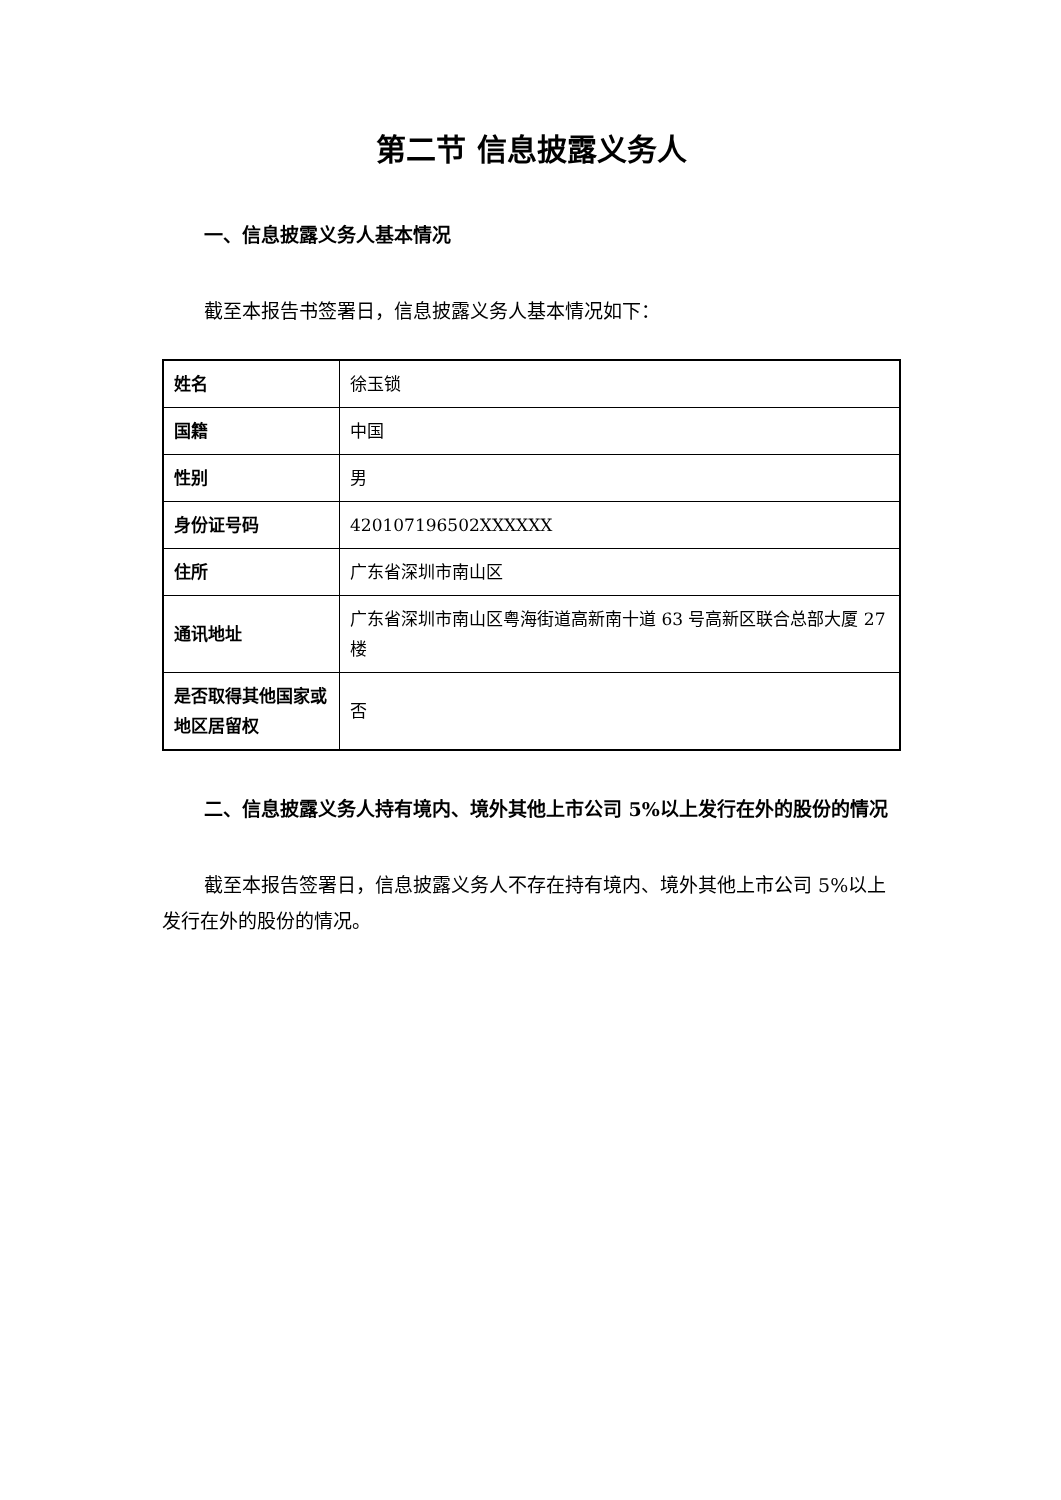第二节 信息披露义务人
一、信息披露义务人基本情况
截至本报告书签署日，信息披露义务人基本情况如下：
| 姓名 | 徐玉锁 |
| 国籍 | 中国 |
| 性别 | 男 |
| 身份证号码 | 420107196502XXXXXX |
| 住所 | 广东省深圳市南山区 |
| 通讯地址 | 广东省深圳市南山区粤海街道高新南十道 63 号高新区联合总部大厦 27 楼 |
| 是否取得其他国家或地区居留权 | 否 |
二、信息披露义务人持有境内、境外其他上市公司 5%以上发行在外的股份的情况
截至本报告签署日，信息披露义务人不存在持有境内、境外其他上市公司 5%以上发行在外的股份的情况。